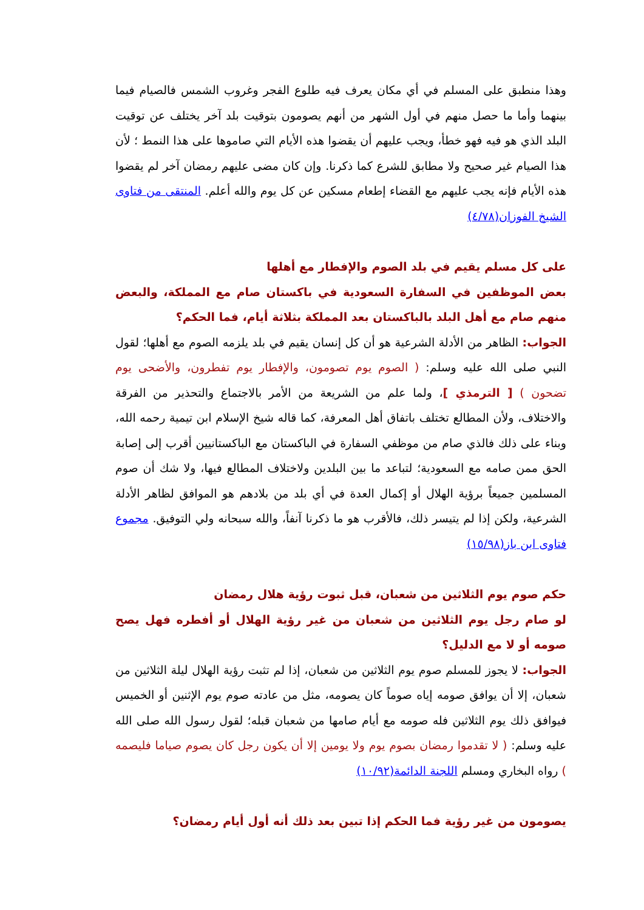وهذا منطبق على المسلم في أي مكان يعرف فيه طلوع الفجر وغروب الشمس فالصيام فيما بينهما وأما ما حصل منهم في أول الشهر من أنهم يصومون بتوقيت بلد آخر يختلف عن توقيت البلد الذي هو فيه فهو خطأ، ويجب عليهم أن يقضوا هذه الأيام التي صاموها على هذا النمط ؛ لأن هذا الصيام غير صحيح ولا مطابق للشرع كما ذكرنا. وإن كان مضى عليهم رمضان آخر لم يقضوا هذه الأيام فإنه يجب عليهم مع القضاء إطعام مسكين عن كل يوم والله أعلم. المنتقى من فتاوى الشيخ الفوزان(٤/٧٨)
على كل مسلم يقيم في بلد الصوم والإفطار مع أهلها
بعض الموظفين في السفارة السعودية في باكستان صام مع المملكة، والبعض منهم صام مع أهل البلد بالباكستان بعد المملكة بثلاثة أيام، فما الحكم؟
الجواب: الظاهر من الأدلة الشرعية هو أن كل إنسان يقيم في بلد يلزمه الصوم مع أهلها؛ لقول النبي صلى الله عليه وسلم: ( الصوم يوم تصومون، والإفطار يوم تفطرون، والأضحى يوم تضحون ) [ الترمذي ]، ولما علم من الشريعة من الأمر بالاجتماع والتحذير من الفرقة والاختلاف، ولأن المطالع تختلف باتفاق أهل المعرفة، كما قاله شيخ الإسلام ابن تيمية رحمه الله، وبناء على ذلك فالذي صام من موظفي السفارة في الباكستان مع الباكستانيين أقرب إلى إصابة الحق ممن صامه مع السعودية؛ لتباعد ما بين البلدين ولاختلاف المطالع فيها، ولا شك أن صوم المسلمين جميعاً برؤية الهلال أو إكمال العدة في أي بلد من بلادهم هو الموافق لظاهر الأدلة الشرعية، ولكن إذا لم يتيسر ذلك، فالأقرب هو ما ذكرنا آنفاً، والله سبحانه ولي التوفيق. مجموع فتاوى ابن باز(١٥/٩٨)
حكم صوم يوم الثلاثين من شعبان، قبل ثبوت رؤية هلال رمضان
لو صام رجل يوم الثلاثين من شعبان من غير رؤية الهلال أو أفطره فهل يصح صومه أو لا مع الدليل؟
الجواب: لا يجوز للمسلم صوم يوم الثلاثين من شعبان، إذا لم تثبت رؤية الهلال ليلة الثلاثين من شعبان، إلا أن يوافق صومه إياه صوماً كان يصومه، مثل من عادته صوم يوم الإثنين أو الخميس فيوافق ذلك يوم الثلاثين فله صومه مع أيام صامها من شعبان قبله؛ لقول رسول الله صلى الله عليه وسلم: ( لا تقدموا رمضان بصوم يوم ولا يومين إلا أن يكون رجل كان يصوم صياما فليصمه ) رواه البخاري ومسلم اللجنة الدائمة(١٠/٩٢)
يصومون من غير رؤية فما الحكم إذا تبين بعد ذلك أنه أول أيام رمضان؟